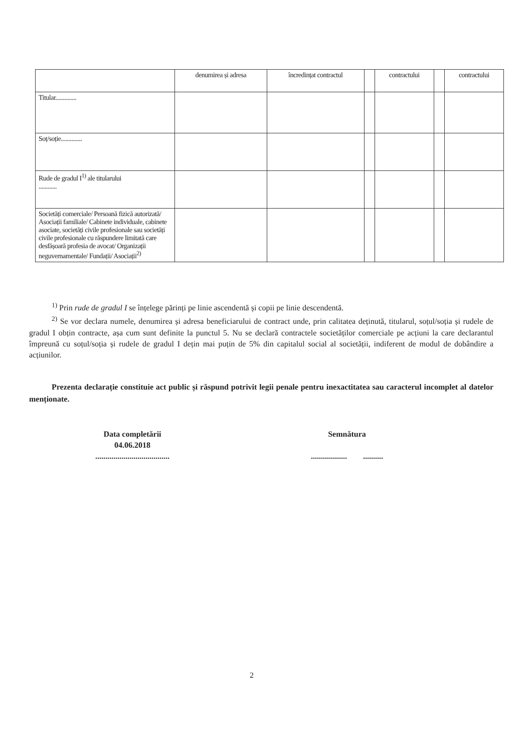| | denumirea și adresa | încredințat contractul | | contractului | | contractului |
| Titular.............. | | | | | | |
| Soț/soție.............. | | | | | | |
| Rude de gradul I<sup>1)</sup> ale titularului ............ | | | | | | |
| Societăți comerciale/ Persoană fizică autorizată/ Asociații familiale/ Cabinete individuale, cabinete asociate, societăți civile profesionale sau societăți civile profesionale cu răspundere limitată care desfășoară profesia de avocat/ Organizații neguvernamentale/ Fundații/ Asociații<sup>2)</sup> | | | | | | |
<sup>1)</sup> Prin rude de gradul I se înțelege părinți pe linie ascendentă și copii pe linie descendentă.
<sup>2)</sup> Se vor declara numele, denumirea și adresa beneficiarului de contract unde, prin calitatea deținută, titularul, soțul/soția și rudele de gradul I obțin contracte, așa cum sunt definite la punctul 5. Nu se declară contractele societăților comerciale pe acțiuni la care declarantul împreună cu soțul/soția și rudele de gradul I dețin mai puțin de 5% din capitalul social al societății, indiferent de modul de dobândire a acțiunilor.
Prezenta declarație constituie act public și răspund potrivit legii penale pentru inexactitatea sau caracterul incomplet al datelor menționate.
Data completării
04.06.2018
.....................................
Semnătura
.................. ..........
2